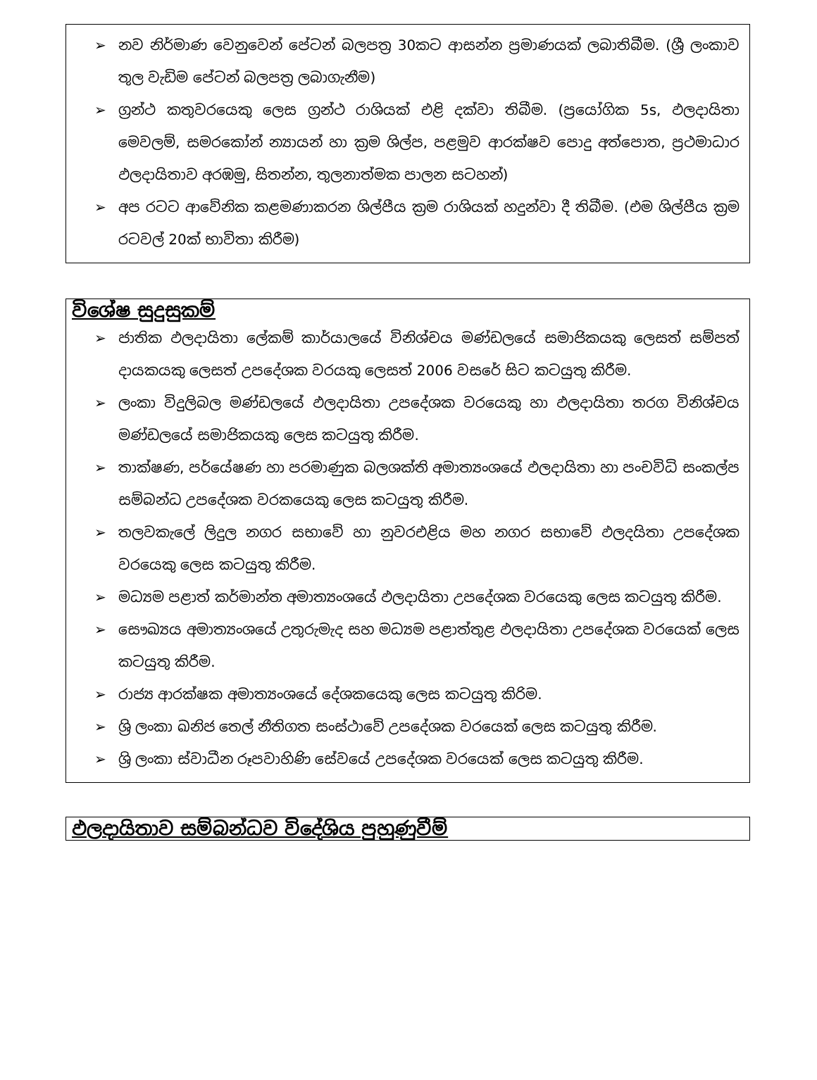➢ නව නිර්මාණ වෙනුවෙන් පේටන් බලපත්‍ර 30කට ආසන්න ප්‍රමාණයක් ලබාතිබීම. (ශ්‍රී ලංකාව තුල වැඩිම පේටන් බලපත්‍ර ලබාගැනීම)
➢ ග්‍රන්ථ කතුවරයෙකු ලෙස ග්‍රන්ථ රාශියක් එළි දක්වා තිබීම. (ප්‍රයෝගික 5s, ඵලදායිතා මෙවලම්, සමරකෝන් න්‍යායන් හා ක්‍රම ශිල්ප, පළමුව ආරක්ෂව පොදු අත්පොත, ප්‍රථමාධාර ඵලදායිතාව අරඹමු, සිතන්න, තුලනාත්මක පාලන සටහන්)
➢ අප රටට ආවේනික කළමණාකරන ශිල්පීය ක්‍රම රාශියක් හදුන්වා දී තිබීම. (එම ශිල්පීය ක්‍රම රටවල් 20ක් භාවිතා කිරීම)
විශේෂ සුදුසුකම්
➢ ජාතික ඵලදායිතා ලේකම් කාර්යාලයේ විනිශ්චය මණ්ඩලයේ සමාජිකයකු ලෙසත් සම්පත් දායකයකු ලෙසත් උපදේශක වරයකු ලෙසත් 2006 වසරේ සිට කටයුතු කිරීම.
➢ ලංකා විදුලිබල මණ්ඩලයේ ඵලදායිතා උපදේශක වරයෙකු හා ඵලදායිතා තරග විනිශ්චය මණ්ඩලයේ සමාජිකයකු ලෙස කටයුතු කිරීම.
➢ තාක්ෂණ, පර්යේෂණ හා පරමාණුක බලශක්ති අමාත්‍යංශයේ ඵලදායිතා හා පංචවිධි සංකල්ප සම්බන්ධ උපදේශක වරකයෙකු ලෙස කටයුතු කිරීම.
➢ තලවකැලේ ලිදුල නගර සභාවේ හා නුවරඑළිය මහ නගර සභාවේ ඵලදයිතා උපදේශක වරයෙකු ලෙස කටයුතු කිරීම.
➢ මධ්‍යම පළාත් කර්මාන්ත අමාත්‍යංශයේ ඵලදායිතා උපදේශක වරයෙකු ලෙස කටයුතු කිරීම.
➢ සෞඛ්‍යය අමාත්‍යංශයේ උතුරුමැද සහ මධ්‍යම පළාත්තුළ ඵලදායිතා උපදේශක වරයෙක් ලෙස කටයුතු කිරීම.
➢ රාජ්‍ය ආරක්ෂක අමාත්‍යංශයේ දේශකයෙකු ලෙස කටයුතු කිරිම.
➢ ශ්‍රි ලංකා ඛනිජ තෙල් නීතිගත සංස්ථාවේ උපදේශක වරයෙක් ලෙස කටයුතු කිරීම.
➢ ශ්‍රි ලංකා ස්වාධීන රූපවාහිණි සේවයේ උපදේශක වරයෙක් ලෙස කටයුතු කිරීම.
ඵලදායිතාව සම්බන්ධව විදේශිය පුහුණුවීම්